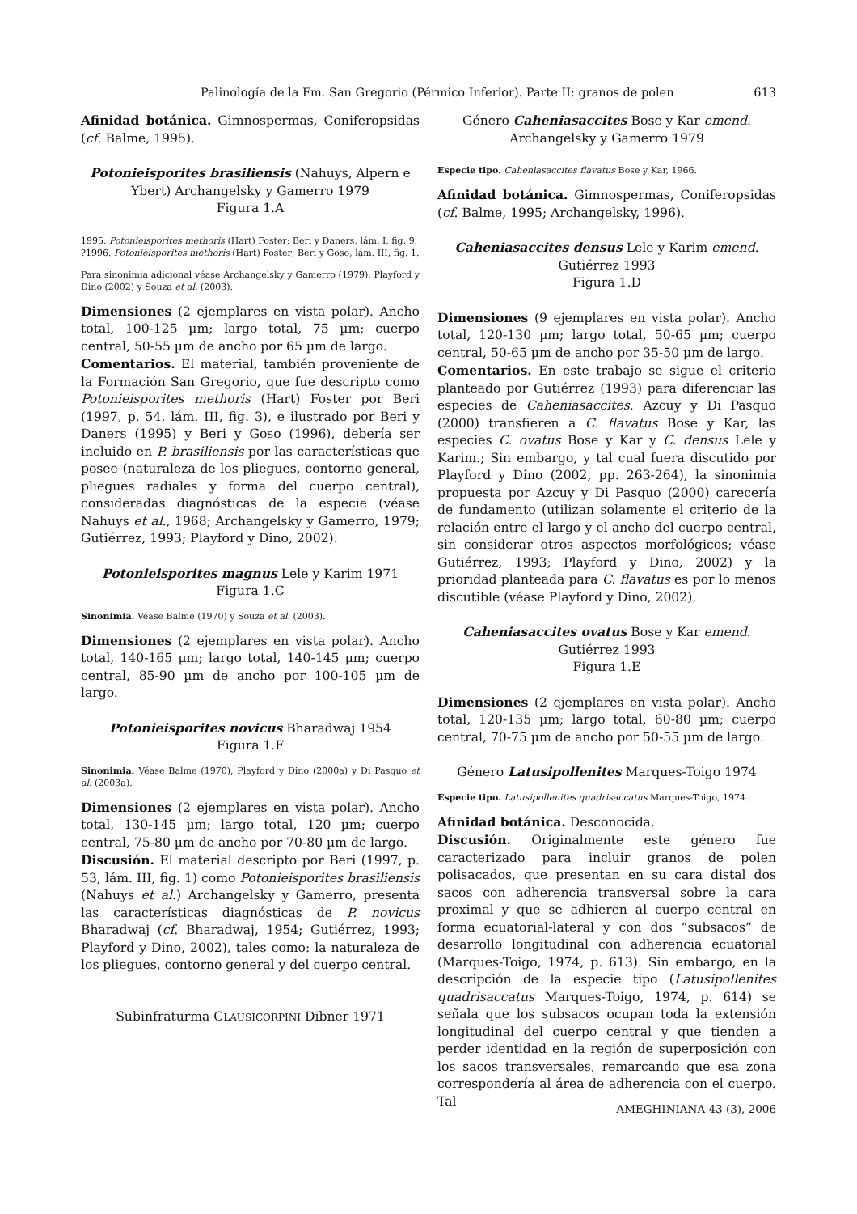Palinología de la Fm. San Gregorio (Pérmico Inferior). Parte II: granos de polen 613
Afinidad botánica. Gimnospermas, Coniferopsidas (cf. Balme, 1995).
Potonieisporites brasiliensis (Nahuys, Alpern e Ybert) Archangelsky y Gamerro 1979
Figura 1.A
1995. Potonieisporites methoris (Hart) Foster; Beri y Daners, lám. I, fig. 9.
?1996. Potonieisporites methoris (Hart) Foster; Beri y Goso, lám. III, fig. 1.
Para sinonimia adicional véase Archangelsky y Gamerro (1979), Playford y Dino (2002) y Souza et al. (2003).
Dimensiones (2 ejemplares en vista polar). Ancho total, 100-125 µm; largo total, 75 µm; cuerpo central, 50-55 µm de ancho por 65 µm de largo.
Comentarios. El material, también proveniente de la Formación San Gregorio, que fue descripto como Potonieisporites methoris (Hart) Foster por Beri (1997, p. 54, lám. III, fig. 3), e ilustrado por Beri y Daners (1995) y Beri y Goso (1996), debería ser incluido en P. brasiliensis por las características que posee (naturaleza de los pliegues, contorno general, pliegues radiales y forma del cuerpo central), consideradas diagnósticas de la especie (véase Nahuys et al., 1968; Archangelsky y Gamerro, 1979; Gutiérrez, 1993; Playford y Dino, 2002).
Potonieisporites magnus Lele y Karim 1971
Figura 1.C
Sinonimia. Véase Balme (1970) y Souza et al. (2003).
Dimensiones (2 ejemplares en vista polar). Ancho total, 140-165 µm; largo total, 140-145 µm; cuerpo central, 85-90 µm de ancho por 100-105 µm de largo.
Potonieisporites novicus Bharadwaj 1954
Figura 1.F
Sinonimia. Véase Balme (1970), Playford y Dino (2000a) y Di Pasquo et al. (2003a).
Dimensiones (2 ejemplares en vista polar). Ancho total, 130-145 µm; largo total, 120 µm; cuerpo central, 75-80 µm de ancho por 70-80 µm de largo.
Discusión. El material descripto por Beri (1997, p. 53, lám. III, fig. 1) como Potonieisporites brasiliensis (Nahuys et al.) Archangelsky y Gamerro, presenta las características diagnósticas de P. novicus Bharadwaj (cf. Bharadwaj, 1954; Gutiérrez, 1993; Playford y Dino, 2002), tales como: la naturaleza de los pliegues, contorno general y del cuerpo central.
Subinfraturma CLAUSICORPINI Dibner 1971
Género Caheniasaccites Bose y Kar emend.
Archangelsky y Gamerro 1979
Especie tipo. Caheniasaccites flavatus Bose y Kar, 1966.
Afinidad botánica. Gimnospermas, Coniferopsidas (cf. Balme, 1995; Archangelsky, 1996).
Caheniasaccites densus Lele y Karim emend.
Gutiérrez 1993
Figura 1.D
Dimensiones (9 ejemplares en vista polar). Ancho total, 120-130 µm; largo total, 50-65 µm; cuerpo central, 50-65 µm de ancho por 35-50 µm de largo.
Comentarios. En este trabajo se sigue el criterio planteado por Gutiérrez (1993) para diferenciar las especies de Caheniasaccites. Azcuy y Di Pasquo (2000) transfieren a C. flavatus Bose y Kar, las especies C. ovatus Bose y Kar y C. densus Lele y Karim.; Sin embargo, y tal cual fuera discutido por Playford y Dino (2002, pp. 263-264), la sinonimia propuesta por Azcuy y Di Pasquo (2000) carecería de fundamento (utilizan solamente el criterio de la relación entre el largo y el ancho del cuerpo central, sin considerar otros aspectos morfológicos; véase Gutiérrez, 1993; Playford y Dino, 2002) y la prioridad planteada para C. flavatus es por lo menos discutible (véase Playford y Dino, 2002).
Caheniasaccites ovatus Bose y Kar emend.
Gutiérrez 1993
Figura 1.E
Dimensiones (2 ejemplares en vista polar). Ancho total, 120-135 µm; largo total, 60-80 µm; cuerpo central, 70-75 µm de ancho por 50-55 µm de largo.
Género Latusipollenites Marques-Toigo 1974
Especie tipo. Latusipollenites quadrisaccatus Marques-Toigo, 1974.
Afinidad botánica. Desconocida.
Discusión. Originalmente este género fue caracterizado para incluir granos de polen polisacados, que presentan en su cara distal dos sacos con adherencia transversal sobre la cara proximal y que se adhieren al cuerpo central en forma ecuatorial-lateral y con dos “subsacos” de desarrollo longitudinal con adherencia ecuatorial (Marques-Toigo, 1974, p. 613). Sin embargo, en la descripción de la especie tipo (Latusipollenites quadrisaccatus Marques-Toigo, 1974, p. 614) se señala que los subsacos ocupan toda la extensión longitudinal del cuerpo central y que tienden a perder identidad en la región de superposición con los sacos transversales, remarcando que esa zona correspondería al área de adherencia con el cuerpo. Tal
AMEGHINIANA 43 (3), 2006